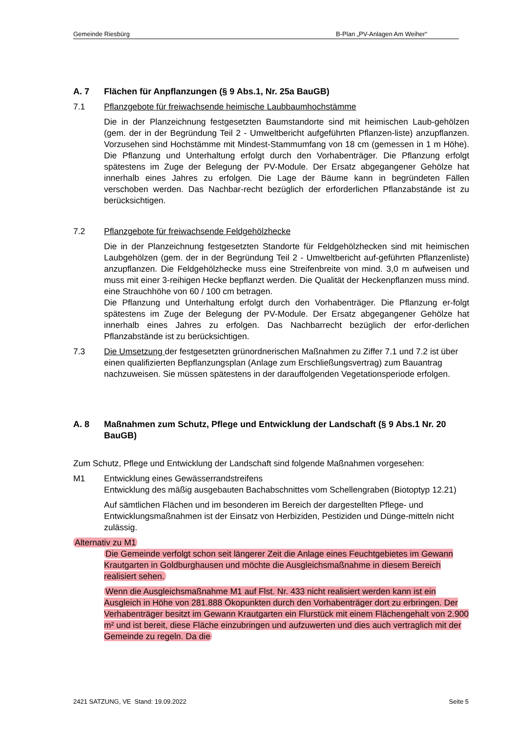Gemeinde Riesbürg B-Plan „PV-Anlagen Am Weiher“
A. 7 Flächen für Anpflanzungen (§ 9 Abs.1, Nr. 25a BauGB)
7.1 Pflanzgebote für freiwachsende heimische Laubbaumhochstämme
Die in der Planzeichnung festgesetzten Baumstandorte sind mit heimischen Laub-gehölzen (gem. der in der Begründung Teil 2 - Umweltbericht aufgeführten Pflanzen-liste) anzupflanzen. Vorzusehen sind Hochstämme mit Mindest-Stammumfang von 18 cm (gemessen in 1 m Höhe). Die Pflanzung und Unterhaltung erfolgt durch den Vorhabenträger. Die Pflanzung erfolgt spätestens im Zuge der Belegung der PV-Module. Der Ersatz abgegangener Gehölze hat innerhalb eines Jahres zu erfolgen. Die Lage der Bäume kann in begründeten Fällen verschoben werden. Das Nachbar-recht bezüglich der erforderlichen Pflanzabstände ist zu berücksichtigen.
7.2 Pflanzgebote für freiwachsende Feldgehölzhecke
Die in der Planzeichnung festgesetzten Standorte für Feldgehölzhecken sind mit heimischen Laubgehölzen (gem. der in der Begründung Teil 2 - Umweltbericht auf-geführten Pflanzenliste) anzupflanzen. Die Feldgehölzhecke muss eine Streifenbreite von mind. 3,0 m aufweisen und muss mit einer 3-reihigen Hecke bepflanzt werden. Die Qualität der Heckenpflanzen muss mind. eine Strauchhöhe von 60 / 100 cm betragen.
Die Pflanzung und Unterhaltung erfolgt durch den Vorhabenträger. Die Pflanzung er-folgt spätestens im Zuge der Belegung der PV-Module. Der Ersatz abgegangener Gehölze hat innerhalb eines Jahres zu erfolgen. Das Nachbarrecht bezüglich der erfor-derlichen Pflanzabstände ist zu berücksichtigen.
7.3 Die Umsetzung der festgesetzten grünordnerischen Maßnahmen zu Ziffer 7.1 und 7.2 ist über einen qualifizierten Bepflanzungsplan (Anlage zum Erschließungsvertrag) zum Bauantrag nachzuweisen. Sie müssen spätestens in der darauffolgenden Vegetationsperiode erfolgen.
A. 8 Maßnahmen zum Schutz, Pflege und Entwicklung der Landschaft (§ 9 Abs.1 Nr. 20 BauGB)
Zum Schutz, Pflege und Entwicklung der Landschaft sind folgende Maßnahmen vorgesehen:
M1 Entwicklung eines Gewässerrandstreifens
Entwicklung des mäßig ausgebauten Bachabschnittes vom Schellengraben (Biotoptyp 12.21)
Auf sämtlichen Flächen und im besonderen im Bereich der dargestellten Pflege- und Entwicklungsmaßnahmen ist der Einsatz von Herbiziden, Pestiziden und Dünge-mitteln nicht zulässig.
Alternativ zu M1
Die Gemeinde verfolgt schon seit längerer Zeit die Anlage eines Feuchtgebietes im Gewann Krautgarten in Goldburghausen und möchte die Ausgleichsmaßnahme in diesem Bereich realisiert sehen.
Wenn die Ausgleichsmaßnahme M1 auf Flst. Nr. 433 nicht realisiert werden kann ist ein Ausgleich in Höhe von 281.888 Ökopunkten durch den Vorhabenträger dort zu erbringen. Der Verhabenträger besitzt im Gewann Krautgarten ein Flurstück mit einem Flächengehalt von 2.900 m² und ist bereit, diese Fläche einzubringen und aufzuwerten und dies auch vertraglich mit der Gemeinde zu regeln. Da die
2421 SATZUNG, VE Stand: 19.09.2022 Seite 5